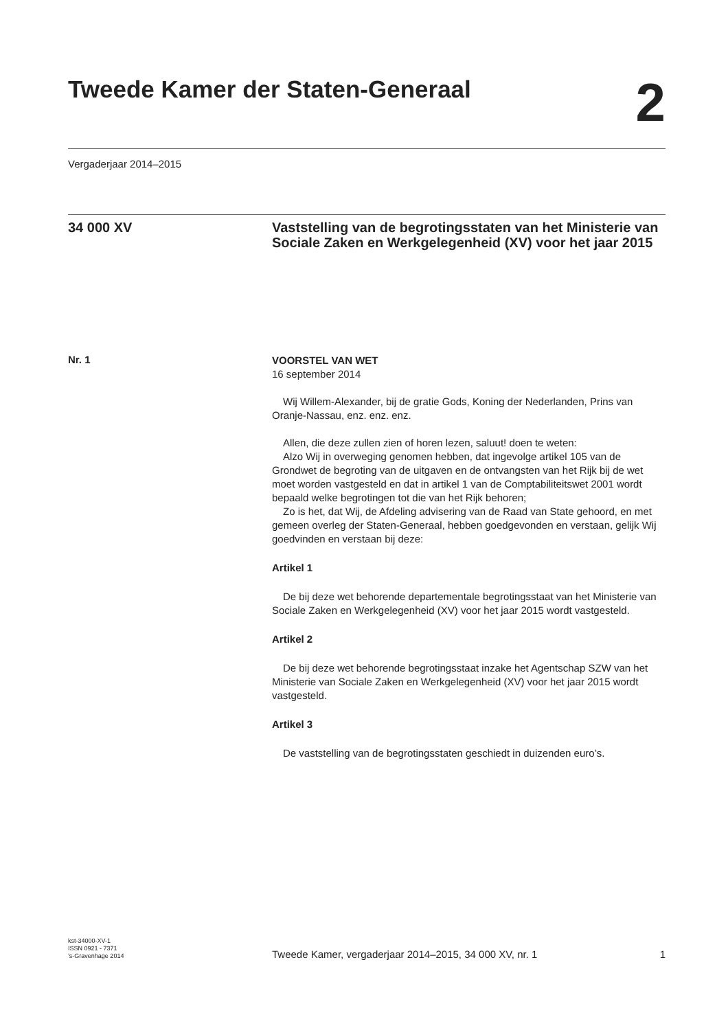Tweede Kamer der Staten-Generaal
2
Vergaderjaar 2014–2015
34 000 XV
Vaststelling van de begrotingsstaten van het Ministerie van Sociale Zaken en Werkgelegenheid (XV) voor het jaar 2015
Nr. 1
VOORSTEL VAN WET
16 september 2014
Wij Willem-Alexander, bij de gratie Gods, Koning der Nederlanden, Prins van Oranje-Nassau, enz. enz. enz.
Allen, die deze zullen zien of horen lezen, saluut! doen te weten:
Alzo Wij in overweging genomen hebben, dat ingevolge artikel 105 van de Grondwet de begroting van de uitgaven en de ontvangsten van het Rijk bij de wet moet worden vastgesteld en dat in artikel 1 van de Comptabiliteitswet 2001 wordt bepaald welke begrotingen tot die van het Rijk behoren;
Zo is het, dat Wij, de Afdeling advisering van de Raad van State gehoord, en met gemeen overleg der Staten-Generaal, hebben goedgevonden en verstaan, gelijk Wij goedvinden en verstaan bij deze:
Artikel 1
De bij deze wet behorende departementale begrotingsstaat van het Ministerie van Sociale Zaken en Werkgelegenheid (XV) voor het jaar 2015 wordt vastgesteld.
Artikel 2
De bij deze wet behorende begrotingsstaat inzake het Agentschap SZW van het Ministerie van Sociale Zaken en Werkgelegenheid (XV) voor het jaar 2015 wordt vastgesteld.
Artikel 3
De vaststelling van de begrotingsstaten geschiedt in duizenden euro’s.
kst-34000-XV-1
ISSN 0921 - 7371
’s-Gravenhage 2014
Tweede Kamer, vergaderjaar 2014–2015, 34 000 XV, nr. 1
1